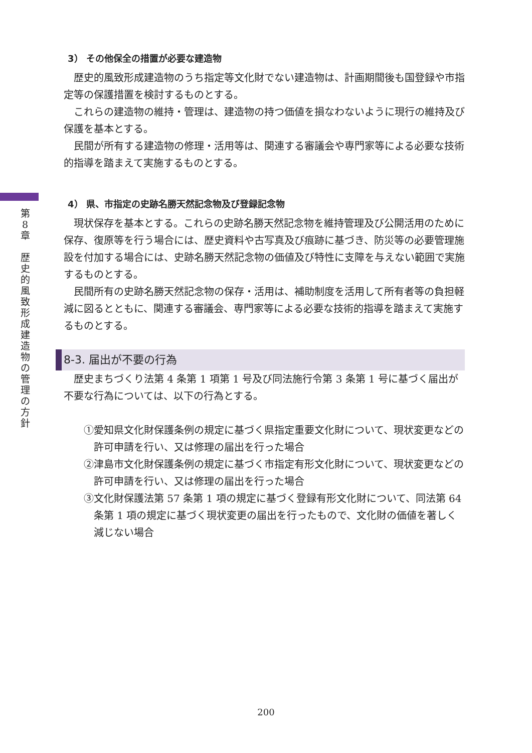第
8
章
歴
史
的
風
致
形
成
建
造
物
の
管
理
の
方
針
3） その他保全の措置が必要な建造物
歴史的風致形成建造物のうち指定等文化財でない建造物は、計画期間後も国登録や市指定等の保護措置を検討するものとする。
これらの建造物の維持・管理は、建造物の持つ価値を損なわないように現行の維持及び保護を基本とする。
民間が所有する建造物の修理・活用等は、関連する審議会や専門家等による必要な技術的指導を踏まえて実施するものとする。
4） 県、市指定の史跡名勝天然記念物及び登録記念物
現状保存を基本とする。これらの史跡名勝天然記念物を維持管理及び公開活用のために保存、復原等を行う場合には、歴史資料や古写真及び痕跡に基づき、防災等の必要管理施設を付加する場合には、史跡名勝天然記念物の価値及び特性に支障を与えない範囲で実施するものとする。
民間所有の史跡名勝天然記念物の保存・活用は、補助制度を活用して所有者等の負担軽減に図るとともに、関連する審議会、専門家等による必要な技術的指導を踏まえて実施するものとする。
8-3. 届出が不要の行為
歴史まちづくり法第 4 条第 1 項第 1 号及び同法施行令第 3 条第 1 号に基づく届出が不要な行為については、以下の行為とする。
①愛知県文化財保護条例の規定に基づく県指定重要文化財について、現状変更などの許可申請を行い、又は修理の届出を行った場合
②津島市文化財保護条例の規定に基づく市指定有形文化財について、現状変更などの許可申請を行い、又は修理の届出を行った場合
③文化財保護法第 57 条第 1 項の規定に基づく登録有形文化財について、同法第 64 条第 1 項の規定に基づく現状変更の届出を行ったもので、文化財の価値を著しく減じない場合
200